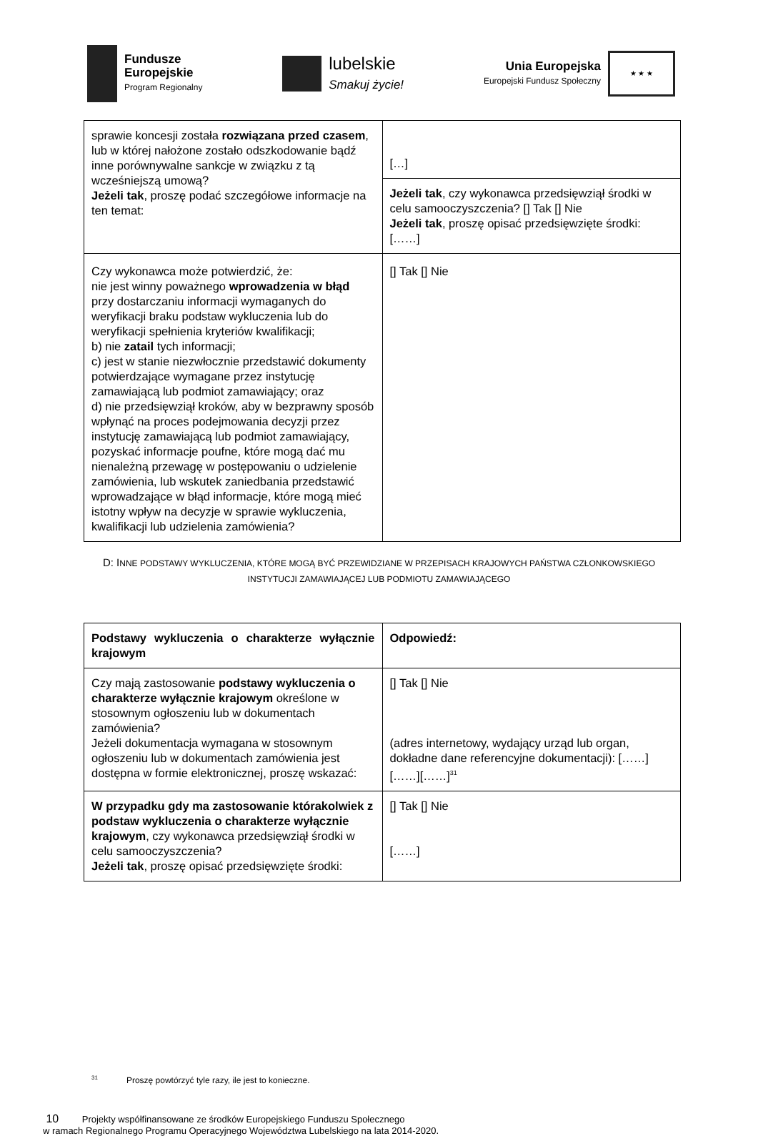Fundusze
Europejskie
Program Regionalny
lubelskie
Smakuj życie!
Unia Europejska
Europejski Fundusz Społeczny
★ ★ ★
| sprawie koncesji została rozwiązana przed czasem , lub w której nałożone zostało odszkodowanie bądź inne porównywalne sankcje w związku z tą wcześniejszą umową? Jeżeli tak , proszę podać szczegółowe informacje na ten temat: | […] |
| | Jeżeli tak , czy wykonawca przedsięwziął środki w celu samooczyszczenia? [] Tak [] Nie Jeżeli tak , proszę opisać przedsięwzięte środki: [……] |
| Czy wykonawca może potwierdzić, że: nie jest winny poważnego wprowadzenia w błąd przy dostarczaniu informacji wymaganych do weryfikacji braku podstaw wykluczenia lub do weryfikacji spełnienia kryteriów kwalifikacji; b) nie zatail tych informacji; c) jest w stanie niezwłocznie przedstawić dokumenty potwierdzające wymagane przez instytucję zamawiającą lub podmiot zamawiający; oraz d) nie przedsięwziął kroków, aby w bezprawny sposób wpłynąć na proces podejmowania decyzji przez instytucję zamawiającą lub podmiot zamawiający, pozyskać informacje poufne, które mogą dać mu nienależną przewagę w postępowaniu o udzielenie zamówienia, lub wskutek zaniedbania przedstawić wprowadzające w błąd informacje, które mogą mieć istotny wpływ na decyzje w sprawie wykluczenia, kwalifikacji lub udzielenia zamówienia? | [] Tak [] Nie |
D: INNE PODSTAWY WYKLUCZENIA, KTÓRE MOGĄ BYĆ PRZEWIDZIANE W PRZEPISACH KRAJOWYCH PAŃSTWA CZŁONKOWSKIEGO INSTYTUCJI ZAMAWIAJĄCEJ LUB PODMIOTU ZAMAWIAJĄCEGO
| Podstawy wykluczenia o charakterze wyłącznie krajowym | Odpowiedź: |
| Czy mają zastosowanie podstawy wykluczenia o charakterze wyłącznie krajowym określone w stosownym ogłoszeniu lub w dokumentach zamówienia? Jeżeli dokumentacja wymagana w stosownym ogłoszeniu lub w dokumentach zamówienia jest dostępna w formie elektronicznej, proszę wskazać: | [] Tak [] Nie (adres internetowy, wydający urząd lub organ, dokładne dane referencyjne dokumentacji): [……][……][……]<sup>31</sup> |
| W przypadku gdy ma zastosowanie którakolwiek z podstaw wykluczenia o charakterze wyłącznie krajowym , czy wykonawca przedsięwziął środki w celu samooczyszczenia? Jeżeli tak , proszę opisać przedsięwzięte środki: | [] Tak [] Nie [……] |
<sup>31</sup> Proszę powtórzyć tyle razy, ile jest to konieczne.
10 Projekty współfinansowane ze środków Europejskiego Funduszu Społecznego
w ramach Regionalnego Programu Operacyjnego Województwa Lubelskiego na lata 2014-2020.